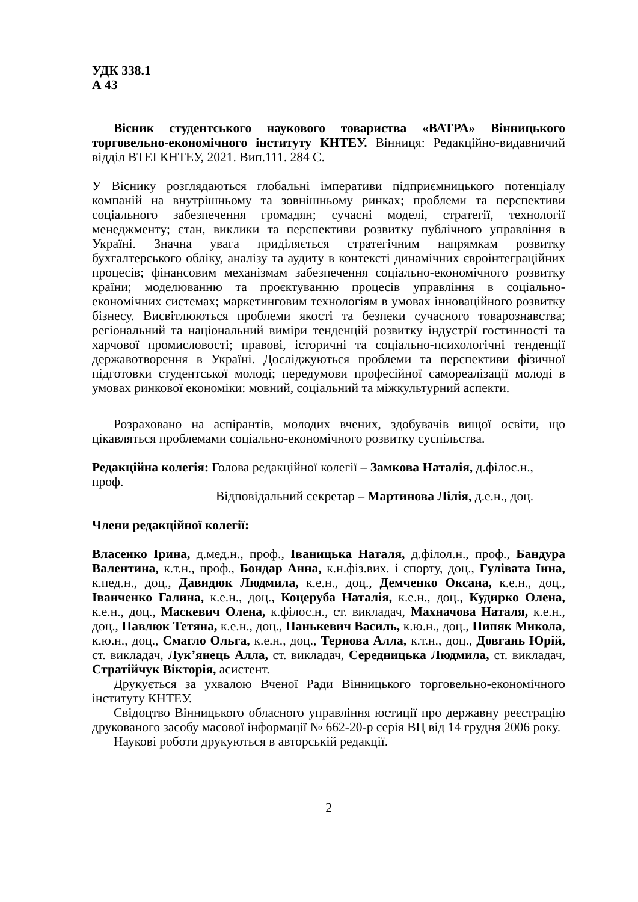УДК 338.1
А 43
Вісник студентського наукового товариства «ВАТРА» Вінницького торговельно-економічного інституту КНТЕУ. Вінниця: Редакційно-видавничий відділ ВТЕІ КНТЕУ, 2021. Вип.111. 284 С.
У Віснику розглядаються глобальні імперативи підприємницького потенціалу компаній на внутрішньому та зовнішньому ринках; проблеми та перспективи соціального забезпечення громадян; сучасні моделі, стратегії, технології менеджменту; стан, виклики та перспективи розвитку публічного управління в Україні. Значна увага приділяється стратегічним напрямкам розвитку бухгалтерського обліку, аналізу та аудиту в контексті динамічних євроінтеграційних процесів; фінансовим механізмам забезпечення соціально-економічного розвитку країни; моделюванню та проєктуванню процесів управління в соціально-економічних системах; маркетинговим технологіям в умовах інноваційного розвитку бізнесу. Висвітлюються проблеми якості та безпеки сучасного товарознавства; регіональний та національний виміри тенденцій розвитку індустрії гостинності та харчової промисловості; правові, історичні та соціально-психологічні тенденції державотворення в Україні. Досліджуються проблеми та перспективи фізичної підготовки студентської молоді; передумови професійної самореалізації молоді в умовах ринкової економіки: мовний, соціальний та міжкультурний аспекти.
Розраховано на аспірантів, молодих вчених, здобувачів вищої освіти, що цікавляться проблемами соціально-економічного розвитку суспільства.
Редакційна колегія: Голова редакційної колегії – Замкова Наталія, д.філос.н., проф.
Відповідальний секретар – Мартинова Лілія, д.е.н., доц.
Члени редакційної колегії:
Власенко Ірина, д.мед.н., проф., Іваницька Наталя, д.філол.н., проф., Бандура Валентина, к.т.н., проф., Бондар Анна, к.н.фіз.вих. і спорту, доц., Гулівата Інна, к.пед.н., доц., Давидюк Людмила, к.е.н., доц., Демченко Оксана, к.е.н., доц., Іванченко Галина, к.е.н., доц., Коцеруба Наталія, к.е.н., доц., Кудирко Олена, к.е.н., доц., Маскевич Олена, к.філос.н., ст. викладач, Махначова Наталя, к.е.н., доц., Павлюк Тетяна, к.е.н., доц., Панькевич Василь, к.ю.н., доц., Пипяк Микола, к.ю.н., доц., Смагло Ольга, к.е.н., доц., Тернова Алла, к.т.н., доц., Довгань Юрій, ст. викладач, Лук’янець Алла, ст. викладач, Середницька Людмила, ст. викладач, Стратійчук Вікторія, асистент.
Друкується за ухвалою Вченої Ради Вінницького торговельно-економічного інституту КНТЕУ.
Свідоцтво Вінницького обласного управління юстиції про державну реєстрацію друкованого засобу масової інформації № 662-20-р серія ВЦ від 14 грудня 2006 року.
Наукові роботи друкуються в авторській редакції.
2